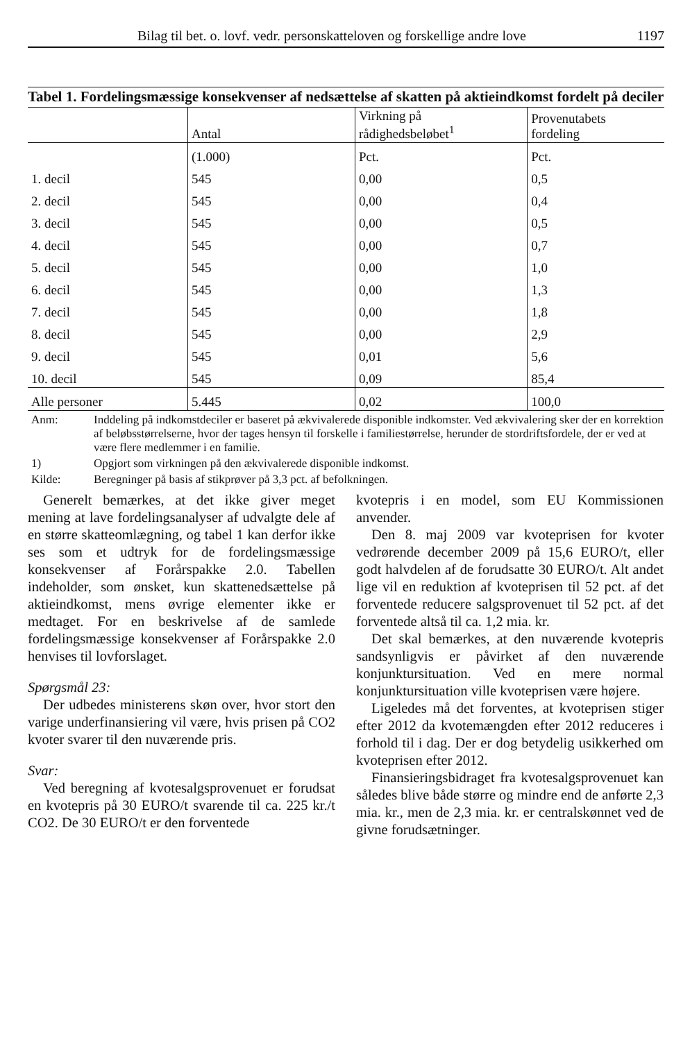Bilag til bet. o. lovf. vedr. personskatteloven og forskellige andre love 1197
Tabel 1. Fordelingsmæssige konsekvenser af nedsættelse af skatten på aktieindkomst fordelt på deciler
| | Antal | Virkning på rådighedsbeløbet<sup>1</sup> | Provenutabets fordeling |
| --- | --- | --- | --- |
| | (1.000) | Pct. | Pct. |
| 1. decil | 545 | 0,00 | 0,5 |
| 2. decil | 545 | 0,00 | 0,4 |
| 3. decil | 545 | 0,00 | 0,5 |
| 4. decil | 545 | 0,00 | 0,7 |
| 5. decil | 545 | 0,00 | 1,0 |
| 6. decil | 545 | 0,00 | 1,3 |
| 7. decil | 545 | 0,00 | 1,8 |
| 8. decil | 545 | 0,00 | 2,9 |
| 9. decil | 545 | 0,01 | 5,6 |
| 10. decil | 545 | 0,09 | 85,4 |
| Alle personer | 5.445 | 0,02 | 100,0 |
Anm: Inddeling på indkomstdeciler er baseret på ækvivalerede disponible indkomster. Ved ækvivalering sker der en korrektion af beløbsstørrelserne, hvor der tages hensyn til forskelle i familiestørrelse, herunder de stordriftsfordele, der er ved at være flere medlemmer i en familie.
1) Opgjort som virkningen på den ækvivalerede disponible indkomst.
Kilde: Beregninger på basis af stikprøver på 3,3 pct. af befolkningen.
Generelt bemærkes, at det ikke giver meget mening at lave fordelingsanalyser af udvalgte dele af en større skatteomlægning, og tabel 1 kan derfor ikke ses som et udtryk for de fordelingsmæssige konsekvenser af Forårspakke 2.0. Tabellen indeholder, som ønsket, kun skattenedsættelse på aktieindkomst, mens øvrige elementer ikke er medtaget. For en beskrivelse af de samlede fordelingsmæssige konsekvenser af Forårspakke 2.0 henvises til lovforslaget.
Spørgsmål 23:
Der udbedes ministerens skøn over, hvor stort den varige underfinansiering vil være, hvis prisen på CO2 kvoter svarer til den nuværende pris.
Svar:
Ved beregning af kvotesalgsprovenuet er forudsat en kvotepris på 30 EURO/t svarende til ca. 225 kr./t CO2. De 30 EURO/t er den forventede
kvotepris i en model, som EU Kommissionen anvender.
Den 8. maj 2009 var kvoteprisen for kvoter vedrørende december 2009 på 15,6 EURO/t, eller godt halvdelen af de forudsatte 30 EURO/t. Alt andet lige vil en reduktion af kvoteprisen til 52 pct. af det forventede reducere salgsprovenuet til 52 pct. af det forventede altså til ca. 1,2 mia. kr.
Det skal bemærkes, at den nuværende kvotepris sandsynligvis er påvirket af den nuværende konjunktursituation. Ved en mere normal konjunktursituation ville kvoteprisen være højere.
Ligeledes må det forventes, at kvoteprisen stiger efter 2012 da kvotemængden efter 2012 reduceres i forhold til i dag. Der er dog betydelig usikkerhed om kvoteprisen efter 2012.
Finansieringsbidraget fra kvotesalgsprovenuet kan således blive både større og mindre end de anførte 2,3 mia. kr., men de 2,3 mia. kr. er centralskønnet ved de givne forudsætninger.